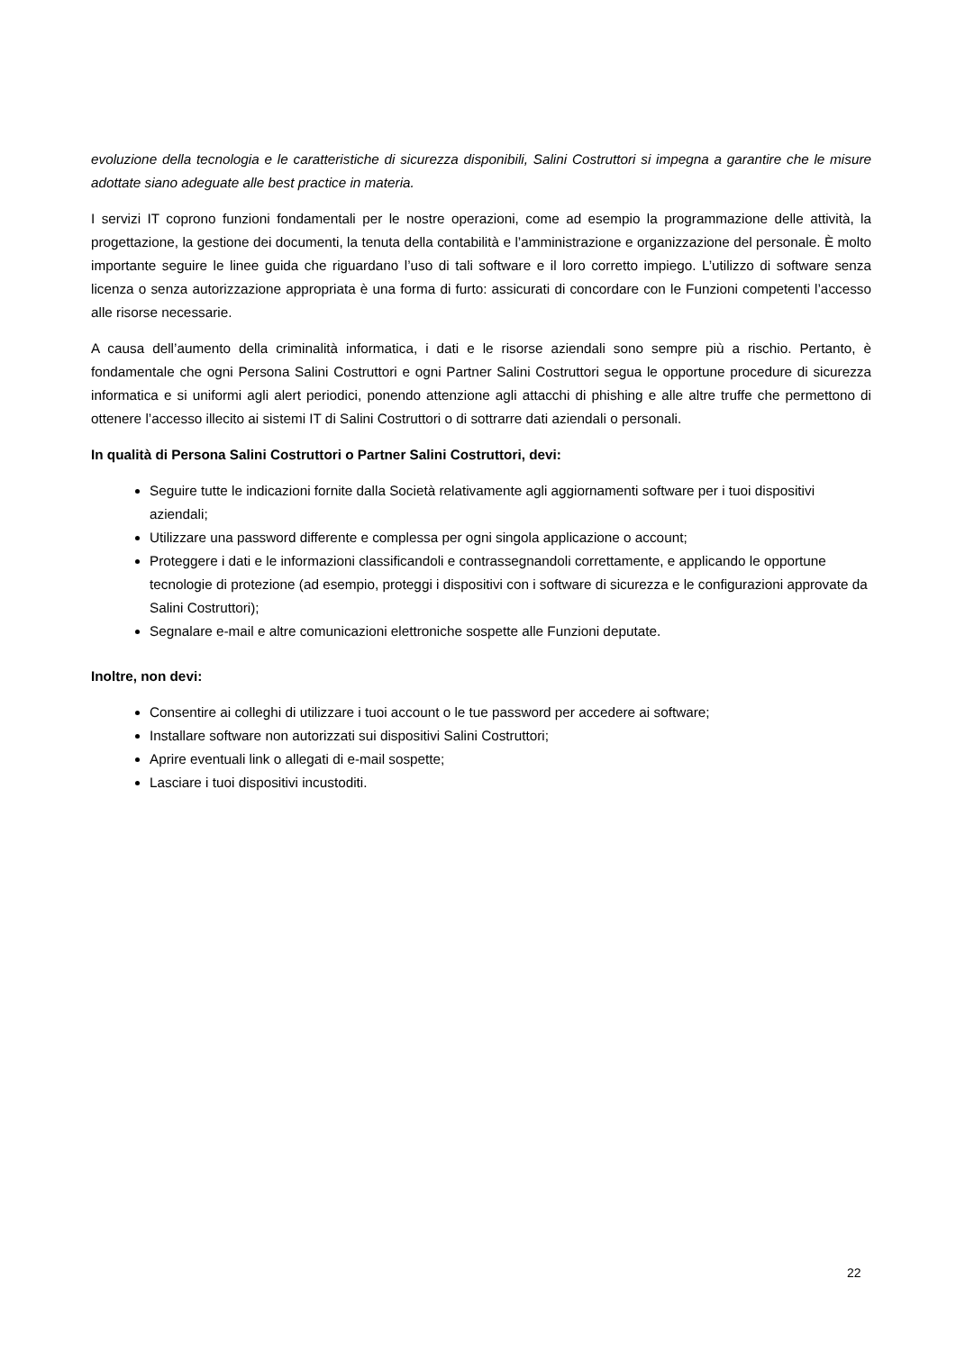evoluzione della tecnologia e le caratteristiche di sicurezza disponibili, Salini Costruttori si impegna a garantire che le misure adottate siano adeguate alle best practice in materia.
I servizi IT coprono funzioni fondamentali per le nostre operazioni, come ad esempio la programmazione delle attività, la progettazione, la gestione dei documenti, la tenuta della contabilità e l’amministrazione e organizzazione del personale. È molto importante seguire le linee guida che riguardano l’uso di tali software e il loro corretto impiego. L’utilizzo di software senza licenza o senza autorizzazione appropriata è una forma di furto: assicurati di concordare con le Funzioni competenti l’accesso alle risorse necessarie.
A causa dell’aumento della criminalità informatica, i dati e le risorse aziendali sono sempre più a rischio. Pertanto, è fondamentale che ogni Persona Salini Costruttori e ogni Partner Salini Costruttori segua le opportune procedure di sicurezza informatica e si uniformi agli alert periodici, ponendo attenzione agli attacchi di phishing e alle altre truffe che permettono di ottenere l’accesso illecito ai sistemi IT di Salini Costruttori o di sottrarre dati aziendali o personali.
In qualità di Persona Salini Costruttori o Partner Salini Costruttori, devi:
Seguire tutte le indicazioni fornite dalla Società relativamente agli aggiornamenti software per i tuoi dispositivi aziendali;
Utilizzare una password differente e complessa per ogni singola applicazione o account;
Proteggere i dati e le informazioni classificandoli e contrassegnandoli correttamente, e applicando le opportune tecnologie di protezione (ad esempio, proteggi i dispositivi con i software di sicurezza e le configurazioni approvate da Salini Costruttori);
Segnalare e-mail e altre comunicazioni elettroniche sospette alle Funzioni deputate.
Inoltre, non devi:
Consentire ai colleghi di utilizzare i tuoi account o le tue password per accedere ai software;
Installare software non autorizzati sui dispositivi Salini Costruttori;
Aprire eventuali link o allegati di e-mail sospette;
Lasciare i tuoi dispositivi incustoditi.
22